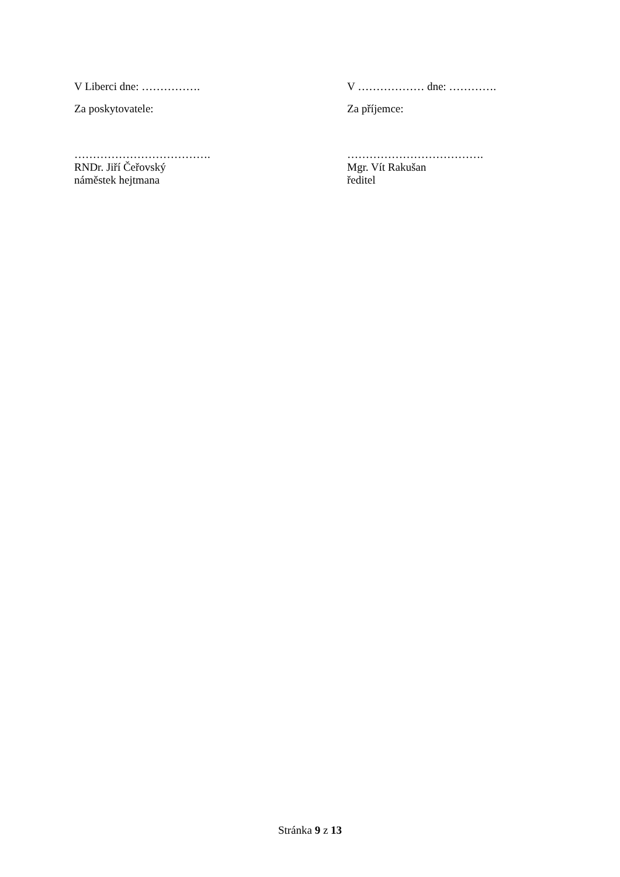V Liberci dne: …………….
Za poskytovatele:
……………………………….
RNDr. Jiří Čeřovský
náměstek hejtmana
V ……………… dne: ………….
Za příjemce:
……………………………….
Mgr. Vít Rakušan
ředitel
Stránka 9 z 13